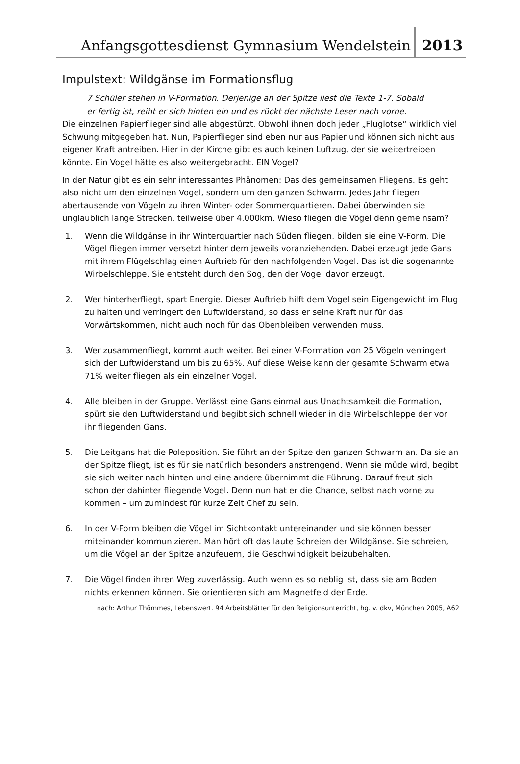Anfangsgottesdienst Gymnasium Wendelstein
2013
Impulstext: Wildgänse im Formationsflug
7 Schüler stehen in V-Formation. Derjenige an der Spitze liest die Texte 1-7. Sobald er fertig ist, reiht er sich hinten ein und es rückt der nächste Leser nach vorne.
Die einzelnen Papierflieger sind alle abgestürzt. Obwohl ihnen doch jeder „Fluglotse“ wirklich viel Schwung mitgegeben hat. Nun, Papierflieger sind eben nur aus Papier und können sich nicht aus eigener Kraft antreiben. Hier in der Kirche gibt es auch keinen Luftzug, der sie weitertreiben könnte. Ein Vogel hätte es also weitergebracht. EIN Vogel?
In der Natur gibt es ein sehr interessantes Phänomen: Das des gemeinsamen Fliegens. Es geht also nicht um den einzelnen Vogel, sondern um den ganzen Schwarm. Jedes Jahr fliegen abertausende von Vögeln zu ihren Winter- oder Sommerquartieren. Dabei überwinden sie unglaublich lange Strecken, teilweise über 4.000km. Wieso fliegen die Vögel denn gemeinsam?
1. Wenn die Wildgänse in ihr Winterquartier nach Süden fliegen, bilden sie eine V-Form. Die Vögel fliegen immer versetzt hinter dem jeweils voranziehenden. Dabei erzeugt jede Gans mit ihrem Flügelschlag einen Auftrieb für den nachfolgenden Vogel. Das ist die sogenannte Wirbelschleppe. Sie entsteht durch den Sog, den der Vogel davor erzeugt.
2. Wer hinterherfliegt, spart Energie. Dieser Auftrieb hilft dem Vogel sein Eigengewicht im Flug zu halten und verringert den Luftwiderstand, so dass er seine Kraft nur für das Vorwärtskommen, nicht auch noch für das Obenbleiben verwenden muss.
3. Wer zusammenfliegt, kommt auch weiter. Bei einer V-Formation von 25 Vögeln verringert sich der Luftwiderstand um bis zu 65%. Auf diese Weise kann der gesamte Schwarm etwa 71% weiter fliegen als ein einzelner Vogel.
4. Alle bleiben in der Gruppe. Verlässt eine Gans einmal aus Unachtsamkeit die Formation, spürt sie den Luftwiderstand und begibt sich schnell wieder in die Wirbelschleppe der vor ihr fliegenden Gans.
5. Die Leitgans hat die Poleposition. Sie führt an der Spitze den ganzen Schwarm an. Da sie an der Spitze fliegt, ist es für sie natürlich besonders anstrengend. Wenn sie müde wird, begibt sie sich weiter nach hinten und eine andere übernimmt die Führung. Darauf freut sich schon der dahinter fliegende Vogel. Denn nun hat er die Chance, selbst nach vorne zu kommen – um zumindest für kurze Zeit Chef zu sein.
6. In der V-Form bleiben die Vögel im Sichtkontakt untereinander und sie können besser miteinander kommunizieren. Man hört oft das laute Schreien der Wildgänse. Sie schreien, um die Vögel an der Spitze anzufeuern, die Geschwindigkeit beizubehalten.
7. Die Vögel finden ihren Weg zuverlässig. Auch wenn es so neblig ist, dass sie am Boden nichts erkennen können. Sie orientieren sich am Magnetfeld der Erde.
nach: Arthur Thömmes, Lebenswert. 94 Arbeitsblätter für den Religionsunterricht, hg. v. dkv, München 2005, A62